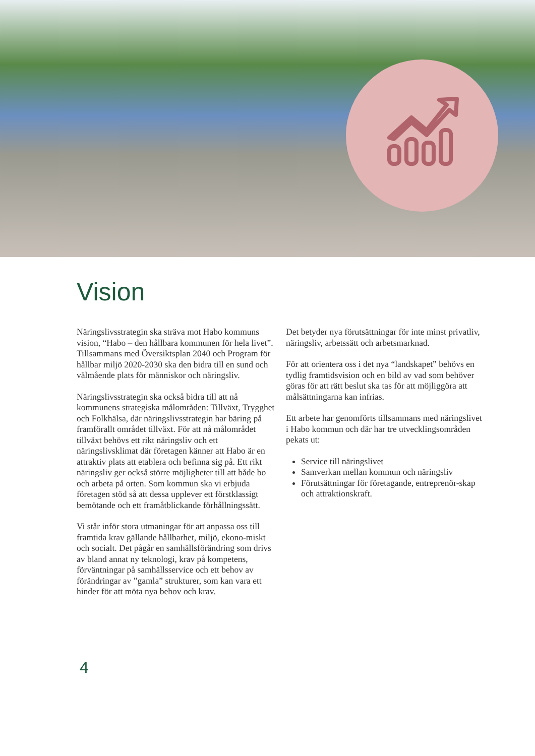Vision
Näringslivsstrategin ska sträva mot Habo kommuns vision, “Habo – den hållbara kommunen för hela livet”. Tillsammans med Översiktsplan 2040 och Program för hållbar miljö 2020-2030 ska den bidra till en sund och välmående plats för människor och näringsliv.
Näringslivsstrategin ska också bidra till att nå kommunens strategiska målområden: Tillväxt, Trygghet och Folkhälsa, där näringslivsstrategin har bäring på framförallt området tillväxt. För att nå målområdet tillväxt behövs ett rikt näringsliv och ett näringslivsklimat där företagen känner att Habo är en attraktiv plats att etablera och befinna sig på. Ett rikt näringsliv ger också större möjligheter till att både bo och arbeta på orten. Som kommun ska vi erbjuda företagen stöd så att dessa upplever ett förstklassigt bemötande och ett framåtblickande förhållningssätt.
Vi står inför stora utmaningar för att anpassa oss till framtida krav gällande hållbarhet, miljö, ekono-miskt och socialt. Det pågår en samhällsförändring som drivs av bland annat ny teknologi, krav på kompetens, förväntningar på samhällsservice och ett behov av förändringar av ”gamla” strukturer, som kan vara ett hinder för att möta nya behov och krav.
Det betyder nya förutsättningar för inte minst privatliv, näringsliv, arbetssätt och arbetsmarknad.
För att orientera oss i det nya “landskapet” behövs en tydlig framtidsvision och en bild av vad som behöver göras för att rätt beslut ska tas för att möjliggöra att målsättningarna kan infrias.
Ett arbete har genomförts tillsammans med näringslivet i Habo kommun och där har tre utvecklingsområden pekats ut:
Service till näringslivet
Samverkan mellan kommun och näringsliv
Förutsättningar för företagande, entreprenör-skap och attraktionskraft.
4